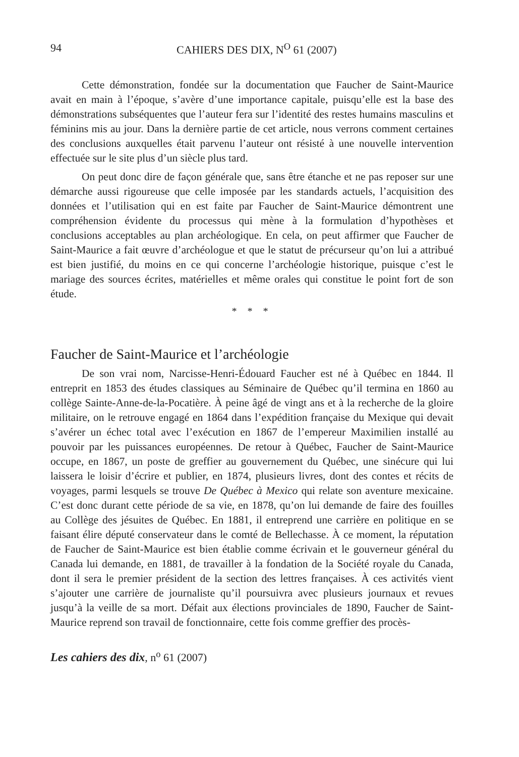94 CAHIERS DES DIX, N<sup>O</sup> 61 (2007)
Cette démonstration, fondée sur la documentation que Faucher de Saint-Maurice avait en main à l’époque, s’avère d’une importance capitale, puisqu’elle est la base des démonstrations subséquentes que l’auteur fera sur l’identité des restes humains masculins et féminins mis au jour. Dans la dernière partie de cet article, nous verrons comment certaines des conclusions auxquelles était parvenu l’auteur ont résisté à une nouvelle intervention effectuée sur le site plus d’un siècle plus tard.
On peut donc dire de façon générale que, sans être étanche et ne pas reposer sur une démarche aussi rigoureuse que celle imposée par les standards actuels, l’acquisition des données et l’utilisation qui en est faite par Faucher de Saint-Maurice démontrent une compréhension évidente du processus qui mène à la formulation d’hypothèses et conclusions acceptables au plan archéologique. En cela, on peut affirmer que Faucher de Saint-Maurice a fait œuvre d’archéologue et que le statut de précurseur qu’on lui a attribué est bien justifié, du moins en ce qui concerne l’archéologie historique, puisque c’est le mariage des sources écrites, matérielles et même orales qui constitue le point fort de son étude.
* * *
Faucher de Saint-Maurice et l’archéologie
De son vrai nom, Narcisse-Henri-Édouard Faucher est né à Québec en 1844. Il entreprit en 1853 des études classiques au Séminaire de Québec qu’il termina en 1860 au collège Sainte-Anne-de-la-Pocatière. À peine âgé de vingt ans et à la recherche de la gloire militaire, on le retrouve engagé en 1864 dans l’expédition française du Mexique qui devait s’avérer un échec total avec l’exécution en 1867 de l’empereur Maximilien installé au pouvoir par les puissances européennes. De retour à Québec, Faucher de Saint-Maurice occupe, en 1867, un poste de greffier au gouvernement du Québec, une sinécure qui lui laissera le loisir d’écrire et publier, en 1874, plusieurs livres, dont des contes et récits de voyages, parmi lesquels se trouve De Québec à Mexico qui relate son aventure mexicaine. C’est donc durant cette période de sa vie, en 1878, qu’on lui demande de faire des fouilles au Collège des jésuites de Québec. En 1881, il entreprend une carrière en politique en se faisant élire député conservateur dans le comté de Bellechasse. À ce moment, la réputation de Faucher de Saint-Maurice est bien établie comme écrivain et le gouverneur général du Canada lui demande, en 1881, de travailler à la fondation de la Société royale du Canada, dont il sera le premier président de la section des lettres françaises. À ces activités vient s’ajouter une carrière de journaliste qu’il poursuivra avec plusieurs journaux et revues jusqu’à la veille de sa mort. Défait aux élections provinciales de 1890, Faucher de Saint-Maurice reprend son travail de fonctionnaire, cette fois comme greffier des procès-
Les cahiers des dix, n<sup>o</sup> 61 (2007)